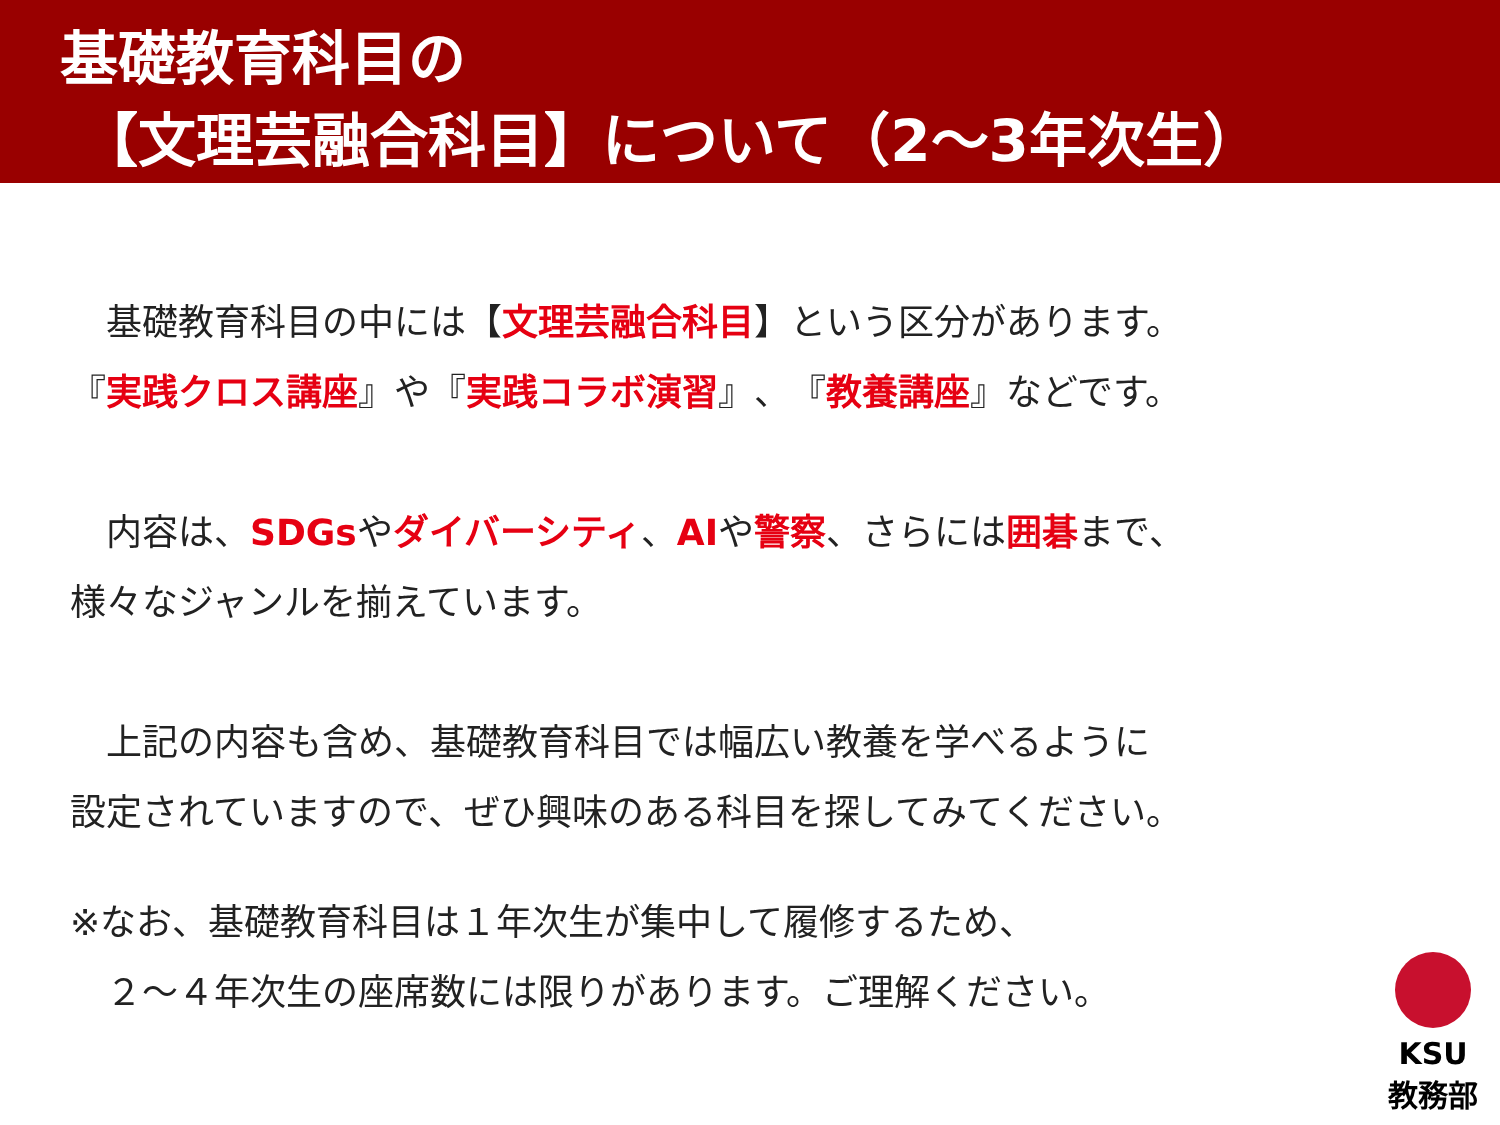基礎教育科目の
【文理芸融合科目】について（2～3年次生）
　基礎教育科目の中には【文理芸融合科目】という区分があります。
『実践クロス講座』や『実践コラボ演習』、『教養講座』などです。
　内容は、SDGsやダイバーシティ、AIや警察、さらには囲碁まで、
様々なジャンルを揃えています。
　上記の内容も含め、基礎教育科目では幅広い教養を学べるように
設定されていますので、ぜひ興味のある科目を探してみてください。
※なお、基礎教育科目は１年次生が集中して履修するため、
　２～４年次生の座席数には限りがあります。ご理解ください。
KSU
教務部